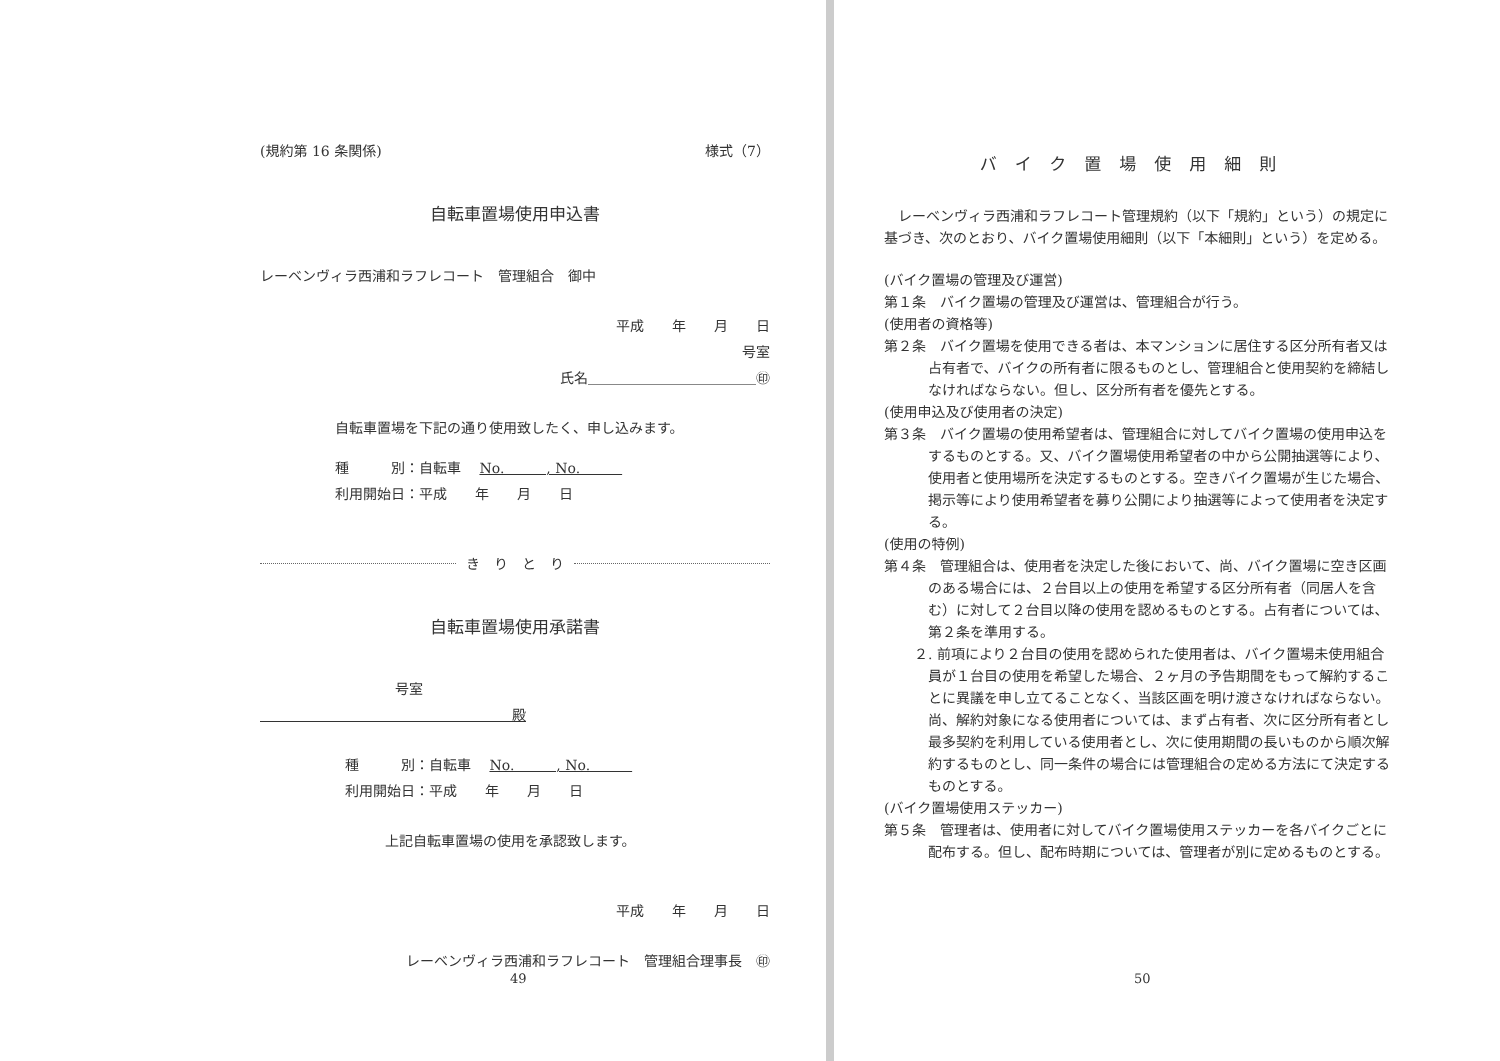(規約第 16 条関係) 様式（7）
自転車置場使用申込書
レーベンヴィラ西浦和ラフレコート　管理組合　御中
平成　　年　　月　　日
号室
氏名＿＿＿＿＿＿＿＿＿＿＿＿㊞
自転車置場を下記の通り使用致したく、申し込みます。
種　　　別：自転車　 No.　　　, No.　　　
利用開始日：平成　　年　　月　　日
き　り　と　り
自転車置場使用承諾書
号室
　　　　　　　　　　　　　　　　　　殿
種　　　別：自転車　 No.　　　, No.　　　
利用開始日：平成　　年　　月　　日
上記自転車置場の使用を承認致します。
平成　　年　　月　　日
レーベンヴィラ西浦和ラフレコート　管理組合理事長　㊞
49
バイク置場使用細則
　レーベンヴィラ西浦和ラフレコート管理規約（以下「規約」という）の規定に基づき、次のとおり、バイク置場使用細則（以下「本細則」という）を定める。
(バイク置場の管理及び運営)
第１条　バイク置場の管理及び運営は、管理組合が行う。
(使用者の資格等)
第２条　バイク置場を使用できる者は、本マンションに居住する区分所有者又は占有者で、バイクの所有者に限るものとし、管理組合と使用契約を締結しなければならない。但し、区分所有者を優先とする。
(使用申込及び使用者の決定)
第３条　バイク置場の使用希望者は、管理組合に対してバイク置場の使用申込をするものとする。又、バイク置場使用希望者の中から公開抽選等により、使用者と使用場所を決定するものとする。空きバイク置場が生じた場合、掲示等により使用希望者を募り公開により抽選等によって使用者を決定する。
(使用の特例)
第４条　管理組合は、使用者を決定した後において、尚、バイク置場に空き区画のある場合には、２台目以上の使用を希望する区分所有者（同居人を含む）に対して２台目以降の使用を認めるものとする。占有者については、第２条を準用する。
２. 前項により２台目の使用を認められた使用者は、バイク置場未使用組合員が１台目の使用を希望した場合、２ヶ月の予告期間をもって解約することに異議を申し立てることなく、当該区画を明け渡さなければならない。
尚、解約対象になる使用者については、まず占有者、次に区分所有者とし最多契約を利用している使用者とし、次に使用期間の長いものから順次解約するものとし、同一条件の場合には管理組合の定める方法にて決定するものとする。
(バイク置場使用ステッカー)
第５条　管理者は、使用者に対してバイク置場使用ステッカーを各バイクごとに配布する。但し、配布時期については、管理者が別に定めるものとする。
50